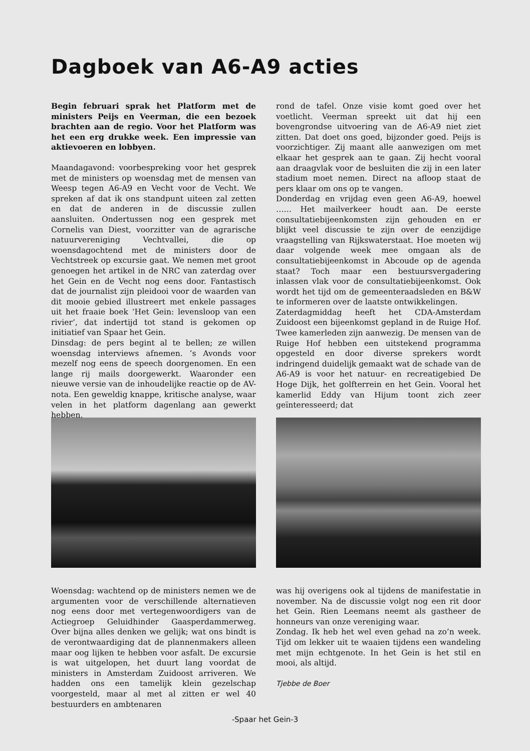Dagboek van A6-A9 acties
Begin februari sprak het Platform met de ministers Peijs en Veerman, die een bezoek brachten aan de regio. Voor het Platform was het een erg drukke week. Een impressie van aktievoeren en lobbyen.
Maandagavond: voorbespreking voor het gesprek met de ministers op woensdag met de mensen van Weesp tegen A6-A9 en Vecht voor de Vecht. We spreken af dat ik ons standpunt uiteen zal zetten en dat de anderen in de discussie zullen aansluiten. Ondertussen nog een gesprek met Cornelis van Diest, voorzitter van de agrarische natuurvereniging Vechtvallei, die op woensdagochtend met de ministers door de Vechtstreek op excursie gaat. We nemen met groot genoegen het artikel in de NRC van zaterdag over het Gein en de Vecht nog eens door. Fantastisch dat de journalist zijn pleidooi voor de waarden van dit mooie gebied illustreert met enkele passages uit het fraaie boek ‘Het Gein: levensloop van een rivier’, dat indertijd tot stand is gekomen op initiatief van Spaar het Gein.
Dinsdag: de pers begint al te bellen; ze willen woensdag interviews afnemen. ’s Avonds voor mezelf nog eens de speech doorgenomen. En een lange rij mails doorgewerkt. Waaronder een nieuwe versie van de inhoudelijke reactie op de AV-nota. Een geweldig knappe, kritische analyse, waar velen in het platform dagenlang aan gewerkt hebben.
rond de tafel. Onze visie komt goed over het voetlicht. Veerman spreekt uit dat hij een bovengrondse uitvoering van de A6-A9 niet ziet zitten. Dat doet ons goed, bijzonder goed. Peijs is voorzichtiger. Zij maant alle aanwezigen om met elkaar het gesprek aan te gaan. Zij hecht vooral aan draagvlak voor de besluiten die zij in een later stadium moet nemen. Direct na afloop staat de pers klaar om ons op te vangen.
Donderdag en vrijdag even geen A6-A9, hoewel …… Het mailverkeer houdt aan. De eerste consultatiebijeenkomsten zijn gehouden en er blijkt veel discussie te zijn over de eenzijdige vraagstelling van Rijkswaterstaat. Hoe moeten wij daar volgende week mee omgaan als de consultatiebijeenkomst in Abcoude op de agenda staat? Toch maar een bestuursvergadering inlassen vlak voor de consultatiebijeenkomst. Ook wordt het tijd om de gemeenteraadsleden en B&W te informeren over de laatste ontwikkelingen.
Zaterdagmiddag heeft het CDA-Amsterdam Zuidoost een bijeenkomst gepland in de Ruige Hof. Twee kamerleden zijn aanwezig. De mensen van de Ruige Hof hebben een uitstekend programma opgesteld en door diverse sprekers wordt indringend duidelijk gemaakt wat de schade van de A6-A9 is voor het natuur- en recreatigebied De Hoge Dijk, het golfterrein en het Gein. Vooral het kamerlid Eddy van Hijum toont zich zeer geïnteresseerd; dat
Woensdag: wachtend op de ministers nemen we de argumenten voor de verschillende alternatieven nog eens door met vertegenwoordigers van de Actiegroep Geluidhinder Gaasperdammerweg. Over bijna alles denken we gelijk; wat ons bindt is de verontwaardiging dat de plannenmakers alleen maar oog lijken te hebben voor asfalt. De excursie is wat uitgelopen, het duurt lang voordat de ministers in Amsterdam Zuidoost arriveren. We hadden ons een tamelijk klein gezelschap voorgesteld, maar al met al zitten er wel 40 bestuurders en ambtenaren
was hij overigens ook al tijdens de manifestatie in november. Na de discussie volgt nog een rit door het Gein. Rien Leemans neemt als gastheer de honneurs van onze vereniging waar.
Zondag. Ik heb het wel even gehad na zo’n week. Tijd om lekker uit te waaien tijdens een wandeling met mijn echtgenote. In het Gein is het stil en mooi, als altijd.
Tjebbe de Boer
-Spaar het Gein-3